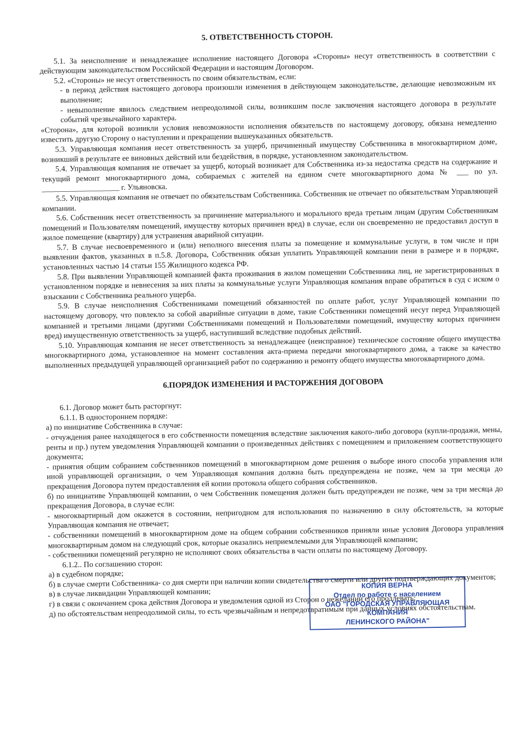5. ОТВЕТСТВЕННОСТЬ СТОРОН.
5.1. За неисполнение и ненадлежащее исполнение настоящего Договора «Стороны» несут ответственность в соответствии с действующим законодательством Российской Федерации и настоящим Договором.
5.2. «Стороны» не несут ответственность по своим обязательствам, если:
- в период действия настоящего договора произошли изменения в действующем законодательстве, делающие невозможным их выполнение;
- невыполнение явилось следствием непреодолимой силы, возникшим после заключения настоящего договора в результате событий чрезвычайного характера.
«Сторона», для которой возникли условия невозможности исполнения обязательств по настоящему договору, обязана немедленно известить другую Сторону о наступлении и прекращении вышеуказанных обязательств.
5.3. Управляющая компания несет ответственность за ущерб, причиненный имуществу Собственника в многоквартирном доме, возникший в результате ее виновных действий или бездействия, в порядке, установленном законодательством.
5.4. Управляющая компания не отвечает за ущерб, который возникает для Собственника из-за недостатка средств на содержание и текущий ремонт многоквартирного дома, собираемых с жителей на едином счете многоквартирного дома № ___ по ул. ____________________ г. Ульяновска.
5.5. Управляющая компания не отвечает по обязательствам Собственника. Собственник не отвечает по обязательствам Управляющей компании.
5.6. Собственник несет ответственность за причинение материального и морального вреда третьим лицам (другим Собственникам помещений и Пользователям помещений, имуществу которых причинен вред) в случае, если он своевременно не предоставил доступ в жилое помещение (квартиру) для устранения аварийной ситуации.
5.7. В случае несвоевременного и (или) неполного внесения платы за помещение и коммунальные услуги, в том числе и при выявлении фактов, указанных в п.5.8. Договора, Собственник обязан уплатить Управляющей компании пени в размере и в порядке, установленных частью 14 статьи 155 Жилищного кодекса РФ.
5.8. При выявлении Управляющей компанией факта проживания в жилом помещении Собственника лиц, не зарегистрированных в установленном порядке и невнесения за них платы за коммунальные услуги Управляющая компания вправе обратиться в суд с иском о взыскании с Собственника реального ущерба.
5.9. В случае неисполнения Собственниками помещений обязанностей по оплате работ, услуг Управляющей компании по настоящему договору, что повлекло за собой аварийные ситуации в доме, такие Собственники помещений несут перед Управляющей компанией и третьими лицами (другими Собственниками помещений и Пользователями помещений, имуществу которых причинен вред) имущественную ответственность за ущерб, наступивший вследствие подобных действий.
5.10. Управляющая компания не несет ответственность за ненадлежащее (неисправное) техническое состояние общего имущества многоквартирного дома, установленное на момент составления акта-приема передачи многоквартирного дома, а также за качество выполненных предыдущей управляющей организацией работ по содержанию и ремонту общего имущества многоквартирного дома.
6.ПОРЯДОК ИЗМЕНЕНИЯ И РАСТОРЖЕНИЯ ДОГОВОРА
6.1. Договор может быть расторгнут:
6.1.1. В одностороннем порядке:
а) по инициативе Собственника в случае:
- отчуждения ранее находящегося в его собственности помещения вследствие заключения какого-либо договора (купли-продажи, мены, ренты и пр.) путем уведомления Управляющей компании о произведенных действиях с помещением и приложением соответствующего документа;
- принятия общим собранием собственников помещений в многоквартирном доме решения о выборе иного способа управления или иной управляющей организации, о чем Управляющая компания должна быть предупреждена не позже, чем за три месяца до прекращения Договора путем предоставления ей копии протокола общего собрания собственников.
б) по инициативе Управляющей компании, о чем Собственник помещения должен быть предупрежден не позже, чем за три месяца до прекращения Договора, в случае если:
- многоквартирный дом окажется в состоянии, непригодном для использования по назначению в силу обстоятельств, за которые Управляющая компания не отвечает;
- собственники помещений в многоквартирном доме на общем собрании собственников приняли иные условия Договора управления многоквартирным домом на следующий срок, которые оказались неприемлемыми для Управляющей компании;
- собственники помещений регулярно не исполняют своих обязательства в части оплаты по настоящему Договору.
6.1.2.. По соглашению сторон:
а) в судебном порядке;
б) в случае смерти Собственника- со дня смерти при наличии копии свидетельства о смерти или других подтверждающих документов;
в) в случае ликвидации Управляющей компании;
г) в связи с окончанием срока действия Договора и уведомления одной из Сторон о нежелании его продлевать;
д) по обстоятельствам непреодолимой силы, то есть чрезвычайным и непредотвратимым при данных условиях обстоятельствам.
КОПИЯ ВЕРНА
Отдел по работе с населением
ОАО "ГОРОДСКАЯ УПРАВЛЯЮЩАЯ
КОМПАНИЯ
ЛЕНИНСКОГО РАЙОНА"